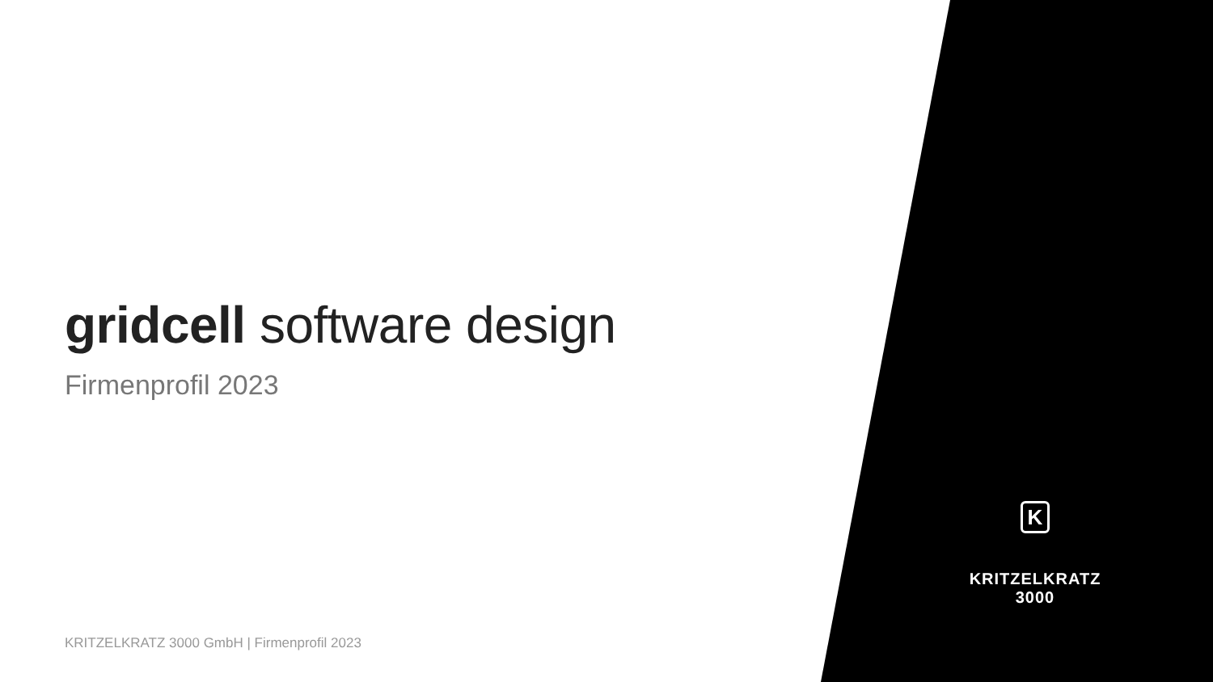gridcell software design
Firmenprofil 2023
K
KRITZELKRATZ
3000
KRITZELKRATZ 3000 GmbH | Firmenprofil 2023